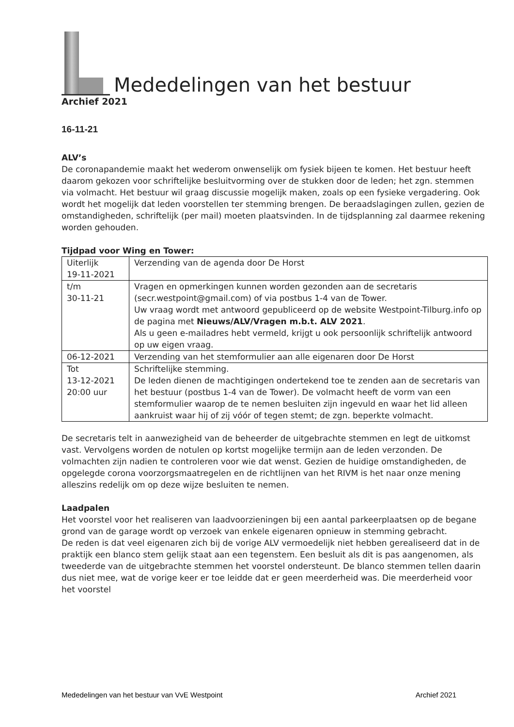Mededelingen van het bestuur
Archief 2021
16-11-21
ALV’s
De coronapandemie maakt het wederom onwenselijk om fysiek bijeen te komen. Het bestuur heeft daarom gekozen voor schriftelijke besluitvorming over de stukken door de leden; het zgn. stemmen via volmacht. Het bestuur wil graag discussie mogelijk maken, zoals op een fysieke vergadering. Ook wordt het mogelijk dat leden voorstellen ter stemming brengen. De beraadslagingen zullen, gezien de omstandigheden, schriftelijk (per mail) moeten plaatsvinden. In de tijdsplanning zal daarmee rekening worden gehouden.
Tijdpad voor Wing en Tower:
| Uiterlijk 19-11-2021 | Verzending van de agenda door De Horst |
| t/m 30-11-21 | Vragen en opmerkingen kunnen worden gezonden aan de secretaris (secr.westpoint@gmail.com) of via postbus 1-4 van de Tower. Uw vraag wordt met antwoord gepubliceerd op de website Westpoint-Tilburg.info op de pagina met Nieuws/ALV/Vragen m.b.t. ALV 2021 . Als u geen e-mailadres hebt vermeld, krijgt u ook persoonlijk schriftelijk antwoord op uw eigen vraag. |
| 06-12-2021 | Verzending van het stemformulier aan alle eigenaren door De Horst |
| Tot 13-12-2021 20:00 uur | Schriftelijke stemming. De leden dienen de machtigingen ondertekend toe te zenden aan de secretaris van het bestuur (postbus 1-4 van de Tower). De volmacht heeft de vorm van een stemformulier waarop de te nemen besluiten zijn ingevuld en waar het lid alleen aankruist waar hij of zij vóór of tegen stemt; de zgn. beperkte volmacht. |
De secretaris telt in aanwezigheid van de beheerder de uitgebrachte stemmen en legt de uitkomst vast. Vervolgens worden de notulen op kortst mogelijke termijn aan de leden verzonden. De volmachten zijn nadien te controleren voor wie dat wenst. Gezien de huidige omstandigheden, de opgelegde corona voorzorgsmaatregelen en de richtlijnen van het RIVM is het naar onze mening alleszins redelijk om op deze wijze besluiten te nemen.
Laadpalen
Het voorstel voor het realiseren van laadvoorzieningen bij een aantal parkeerplaatsen op de begane grond van de garage wordt op verzoek van enkele eigenaren opnieuw in stemming gebracht.
De reden is dat veel eigenaren zich bij de vorige ALV vermoedelijk niet hebben gerealiseerd dat in de praktijk een blanco stem gelijk staat aan een tegenstem. Een besluit als dit is pas aangenomen, als tweederde van de uitgebrachte stemmen het voorstel ondersteunt. De blanco stemmen tellen daarin dus niet mee, wat de vorige keer er toe leidde dat er geen meerderheid was. Die meerderheid voor het voorstel
Mededelingen van het bestuur van VvE Westpoint Archief 2021